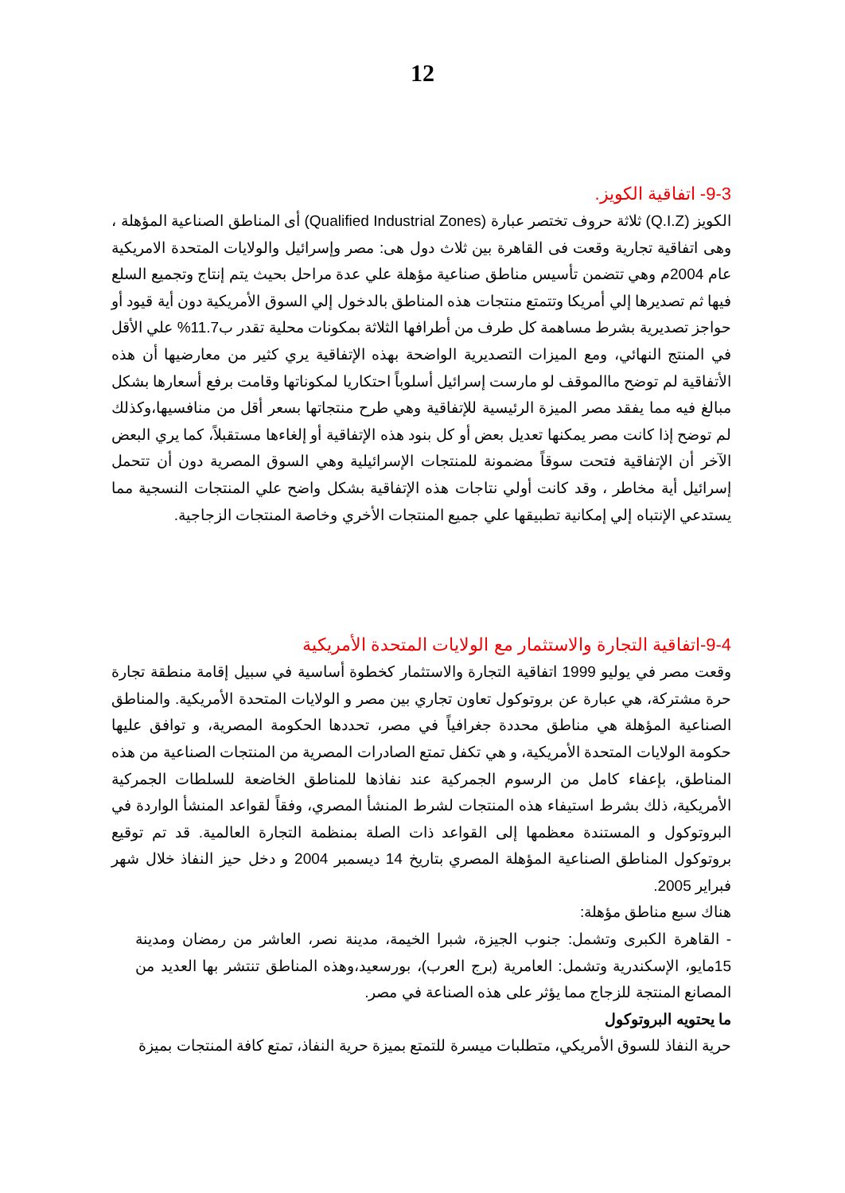12
9-3- اتفاقية الكويز.
الكويز (Q.I.Z) ثلاثة حروف تختصر عبارة (Qualified Industrial Zones) أى المناطق الصناعية المؤهلة ، وهى اتفاقية تجارية وقعت فى القاهرة بين ثلاث دول هى: مصر وإسرائيل والولايات المتحدة الامريكية عام 2004م وهي تتضمن تأسيس مناطق صناعية مؤهلة علي عدة مراحل بحيث يتم إنتاج وتجميع السلع فيها ثم تصديرها إلي أمريكا وتتمتع منتجات هذه المناطق بالدخول إلي السوق الأمريكية دون أية قيود أو حواجز تصديرية بشرط مساهمة كل طرف من أطرافها الثلاثة بمكونات محلية تقدر ب11.7% علي الأقل في المنتج النهائي، ومع الميزات التصديرية الواضحة بهذه الإتفاقية يري كثير من معارضيها أن هذه الأتفاقية لم توضح ماالموقف لو مارست إسرائيل أسلوباً احتكاريا لمكوناتها وقامت برفع أسعارها بشكل مبالغ فيه مما يفقد مصر الميزة الرئيسية للإتفاقية وهي طرح منتجاتها بسعر أقل من منافسيها،وكذلك لم توضح إذا كانت مصر يمكنها تعديل بعض أو كل بنود هذه الإتفاقية أو إلغاءها مستقبلاً، كما يري البعض الآخر أن الإتفاقية فتحت سوقاً مضمونة للمنتجات الإسرائيلية وهي السوق المصرية دون أن تتحمل إسرائيل أية مخاطر ، وقد كانت أولي نتاجات هذه الإتفاقية بشكل واضح علي المنتجات النسجية مما يستدعي الإنتباه إلي إمكانية تطبيقها علي جميع المنتجات الأخري وخاصة المنتجات الزجاجية.
9-4-اتفاقية التجارة والاستثمار مع الولايات المتحدة الأمريكية
وقعت مصر في يوليو 1999 اتفاقية التجارة والاستثمار كخطوة أساسية في سبيل إقامة منطقة تجارة حرة مشتركة، هي عبارة عن بروتوكول تعاون تجاري بين مصر و الولايات المتحدة الأمريكية. والمناطق الصناعية المؤهلة هي مناطق محددة جغرافياً في مصر، تحددها الحكومة المصرية، و توافق عليها حكومة الولايات المتحدة الأمريكية، و هي تكفل تمتع الصادرات المصرية من المنتجات الصناعية من هذه المناطق، بإعفاء كامل من الرسوم الجمركية عند نفاذها للمناطق الخاضعة للسلطات الجمركية الأمريكية، ذلك بشرط استيفاء هذه المنتجات لشرط المنشأ المصري، وفقاً لقواعد المنشأ الواردة في البروتوكول و المستندة معظمها إلى القواعد ذات الصلة بمنظمة التجارة العالمية. قد تم توقيع بروتوكول المناطق الصناعية المؤهلة المصري بتاريخ 14 ديسمبر 2004 و دخل حيز النفاذ خلال شهر فبراير 2005.
هناك سبع مناطق مؤهلة:
- القاهرة الكبرى وتشمل: جنوب الجيزة، شبرا الخيمة، مدينة نصر، العاشر من رمضان ومدينة 15مايو، الإسكندرية وتشمل: العامرية (برج العرب)، بورسعيد،وهذه المناطق تنتشر بها العديد من المصانع المنتجة للزجاج مما يؤثر على هذه الصناعة في مصر.
ما يحتويه البروتوكول
حرية النفاذ للسوق الأمريكي، متطلبات ميسرة للتمتع بميزة حرية النفاذ، تمتع كافة المنتجات بميزة